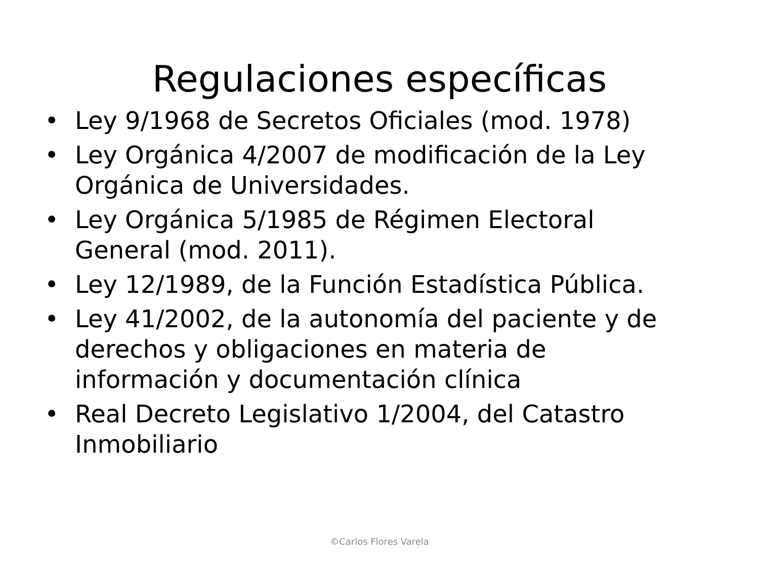Regulaciones específicas
• Ley 9/1968 de Secretos Oficiales (mod. 1978)
• Ley Orgánica 4/2007 de modificación de la Ley Orgánica de Universidades.
• Ley Orgánica 5/1985 de Régimen Electoral General (mod. 2011).
• Ley 12/1989, de la Función Estadística Pública.
• Ley 41/2002, de la autonomía del paciente y de derechos y obligaciones en materia de información y documentación clínica
• Real Decreto Legislativo 1/2004, del Catastro Inmobiliario
©Carlos Flores Varela